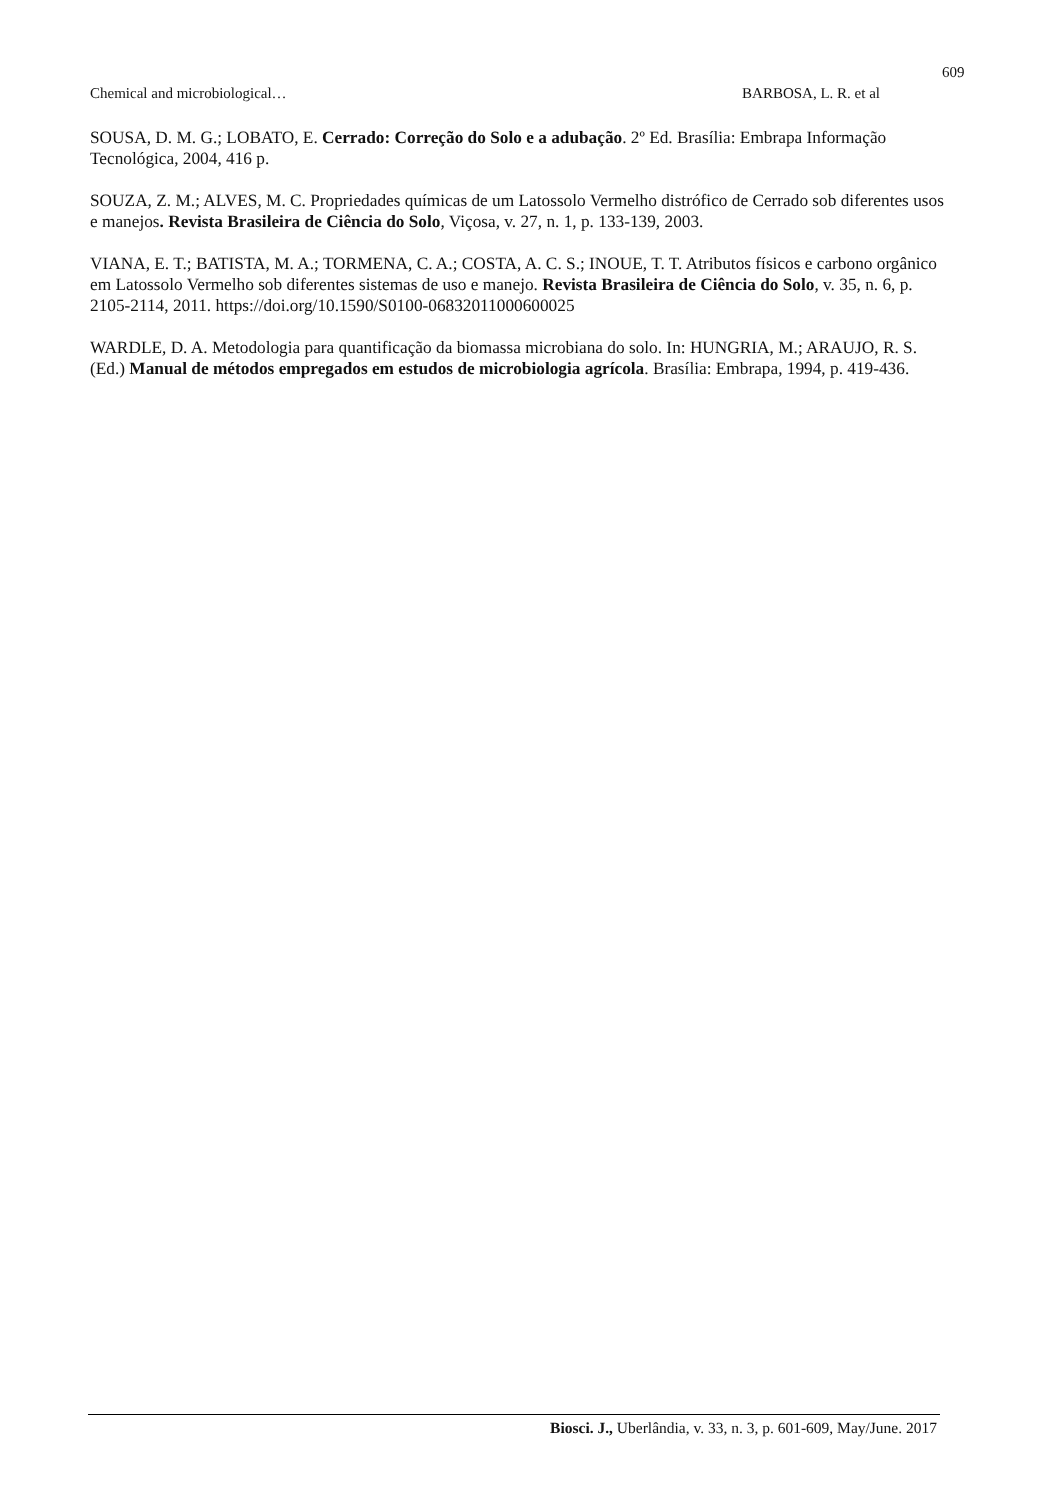609
Chemical and microbiological… BARBOSA, L. R. et al
SOUSA, D. M. G.; LOBATO, E. Cerrado: Correção do Solo e a adubação. 2º Ed. Brasília: Embrapa Informação Tecnológica, 2004, 416 p.
SOUZA, Z. M.; ALVES, M. C. Propriedades químicas de um Latossolo Vermelho distrófico de Cerrado sob diferentes usos e manejos. Revista Brasileira de Ciência do Solo, Viçosa, v. 27, n. 1, p. 133-139, 2003.
VIANA, E. T.; BATISTA, M. A.; TORMENA, C. A.; COSTA, A. C. S.; INOUE, T. T. Atributos físicos e carbono orgânico em Latossolo Vermelho sob diferentes sistemas de uso e manejo. Revista Brasileira de Ciência do Solo, v. 35, n. 6, p. 2105-2114, 2011. https://doi.org/10.1590/S0100-06832011000600025
WARDLE, D. A. Metodologia para quantificação da biomassa microbiana do solo. In: HUNGRIA, M.; ARAUJO, R. S. (Ed.) Manual de métodos empregados em estudos de microbiologia agrícola. Brasília: Embrapa, 1994, p. 419-436.
Biosci. J., Uberlândia, v. 33, n. 3, p. 601-609, May/June. 2017